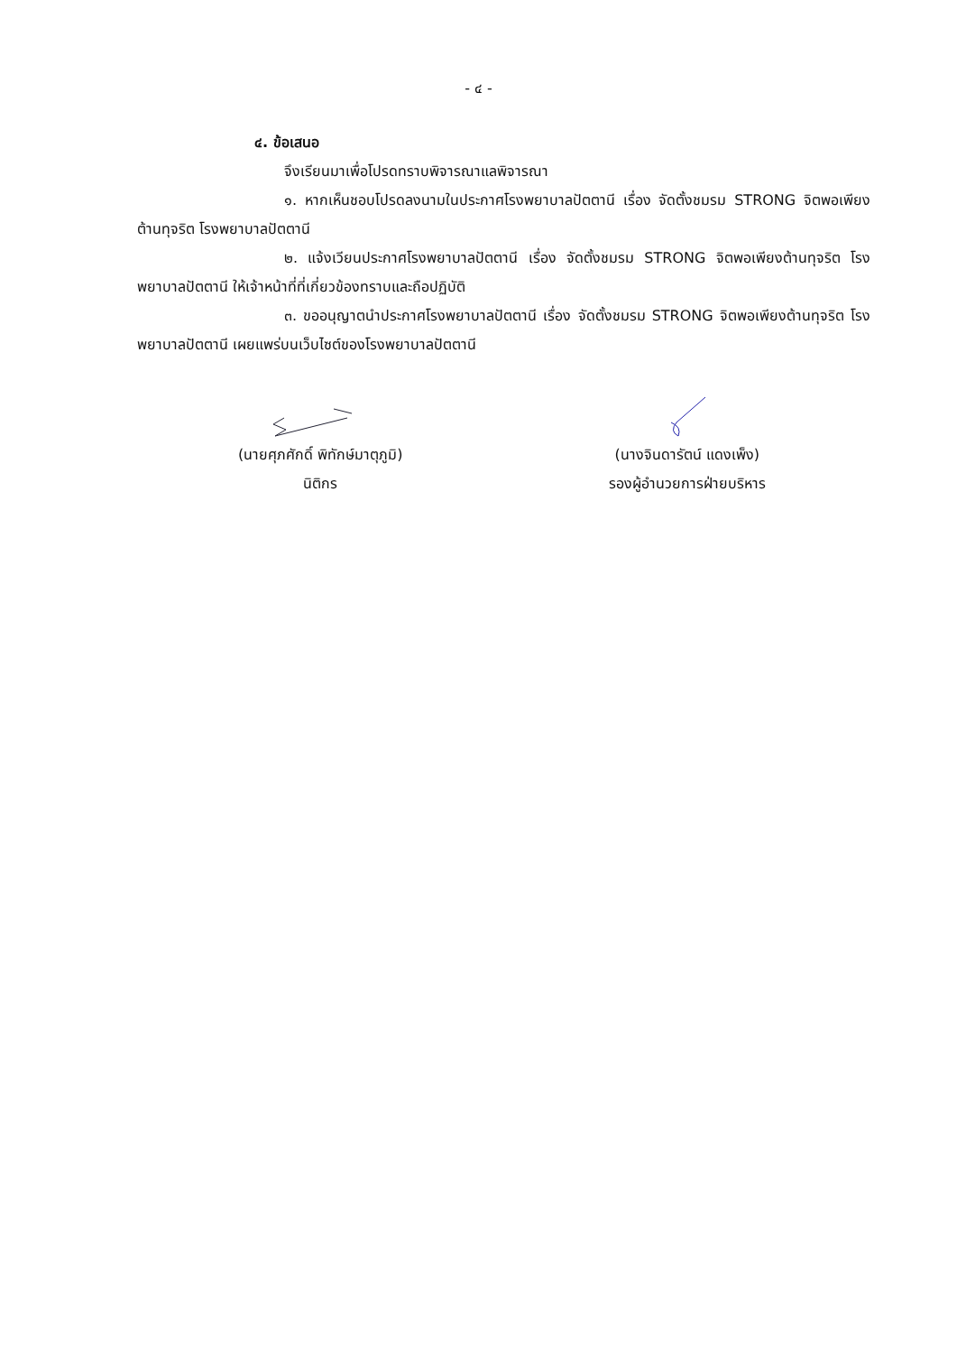- ๔ -
๔. ข้อเสนอ
จึงเรียนมาเพื่อโปรดทราบพิจารณาแลพิจารณา
๑. หากเห็นชอบโปรดลงนามในประกาศโรงพยาบาลปัตตานี เรื่อง จัดตั้งชมรม STRONG จิตพอเพียงต้านทุจริต โรงพยาบาลปัตตานี
๒. แจ้งเวียนประกาศโรงพยาบาลปัตตานี เรื่อง จัดตั้งชมรม STRONG จิตพอเพียงต้านทุจริต โรงพยาบาลปัตตานี ให้เจ้าหน้าที่ที่เกี่ยวข้องทราบและถือปฏิบัติ
๓. ขออนุญาตนำประกาศโรงพยาบาลปัตตานี เรื่อง จัดตั้งชมรม STRONG จิตพอเพียงต้านทุจริต โรงพยาบาลปัตตานี เผยแพร่บนเว็บไซต์ของโรงพยาบาลปัตตานี
(นายศุภศักดิ์ พิทักษ์มาตุภูมิ)
นิติกร
(นางจินดารัตน์ แดงเพ็ง)
รองผู้อำนวยการฝ่ายบริหาร